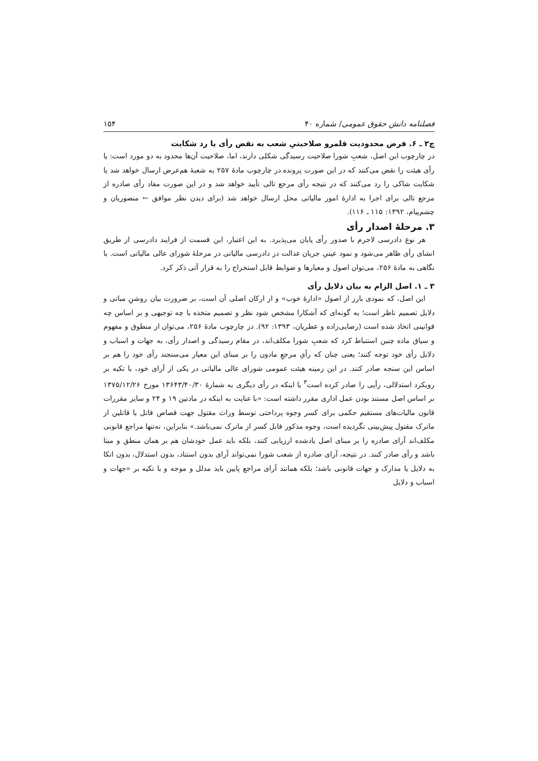فصلنامه دانش حقوق عمومی/ شماره ۴۰ ۱۵۴
چ۲ ـ ۶. فرض محدودیت قلمرو صلاحیتیِ شعب به نقض رأی یا رد شکایت
در چارچوب این اصل، شعبِ شورا صلاحیت رسیدگی شکلی دارند، اما، صلاحیت آن‌ها محدود به دو مورد است: یا رأی هیئت را نقض می‌کنند که در این صورت پرونده در چارچوب مادهٔ ۲۵۷ به شعبهٔ هم‌عرض ارسال خواهد شد یا شکایت شاکی را رد می‌کنند که در نتیجه رأی مرجع تالی تأیید خواهد شد و در این صورت مفاد رأی صادره از مرجع تالی برای اجرا به ادارهٔ امور مالیاتی محل ارسال خواهد شد (برای دیدن نظر موافق ← منصوریان و چشم‌پیام، ۱۳۹۲: ۱۱۵ ـ ۱۱۶).
۳. مرحلهٔ اصدار رأی
هر نوع دادرسی لاجرم با صدور رأی پایان می‌پذیرد. به این اعتبار، این قسمت از فرایند دادرسی از طریق انشای رأی ظاهر می‌شود و نمود عینیِ جریان عدالت در دادرسی مالیاتی در مرحلهٔ شورای عالی مالیاتی است. با نگاهی به مادهٔ ۲۵۶، می‌توان اصول و معیارها و ضوابط قابل استخراج را به قرار آتی ذکر کرد.
۳ ـ ۱. اصل الزام به بیان دلایل رأی
این اصل، که نمودی بارز از اصول «ادارهٔ خوب» و از ارکان اصلی آن است، بر ضرورت بیان روشنِ مبانی و دلایل تصمیم ناظر است؛ به گونه‌ای که آشکارا مشخص شود نظر و تصمیم متخذه با چه توجیهی و بر اساس چه قوانینی اتخاذ شده است (رضایی‌زاده و عطریان، ۱۳۹۳: ۹۲). در چارچوب مادهٔ ۲۵۶، می‌توان از منطوق و مفهوم و سیاق ماده چنین استنباط کرد که شعبِ شورا مکلف‌اند، در مقام رسیدگی و اصدار رأی، به جهات و اسباب و دلایل رأی خود توجه کنند؛ یعنی چنان که رأیِ مرجعِ مادون را بر مبنای این معیار می‌سنجند رأی خود را هم بر اساس این سنجه صادر کنند. در این زمینه هیئت عمومی شورای عالی مالیاتی در یکی از آرای خود، با تکیه بر رویکرد استدلالی، رأیی را صادر کرده است<sup>۳</sup> یا اینکه در رأی دیگری به شمارهٔ ۱۳۶۴۳/۴۰/۳۰ مورخ ۱۳۷۵/۱۲/۲۶ بر اساس اصل مستند بودن عمل اداری مقرر داشته است: «با عنایت به اینکه در مادتین ۱۹ و ۲۴ و سایر مقررات قانون مالیات‌های مستقیم حکمی برای کسر وجوه پرداختی توسط وراث مقتول جهت قصاص قاتل یا قاتلین از ماترک مقتول پیش‌بینی نگردیده است، وجوه مذکور قابل کسر از ماترک نمی‌باشد.» بنابراین، نه‌تنها مراجع قانونی مکلف‌اند آرای صادره را بر مبنای اصل یادشده ارزیابی کنند، بلکه باید عمل خودشان هم بر همان منطق و مبنا باشد و رأی صادر کنند. در نتیجه، آرای صادره از شعب شورا نمی‌تواند آرای بدون استناد، بدون استدلال، بدون اتکا به دلایل یا مدارک و جهات قانونی باشد؛ بلکه همانند آرای مراجع پایین باید مدلل و موجه و با تکیه بر «جهات و اسباب و دلایل